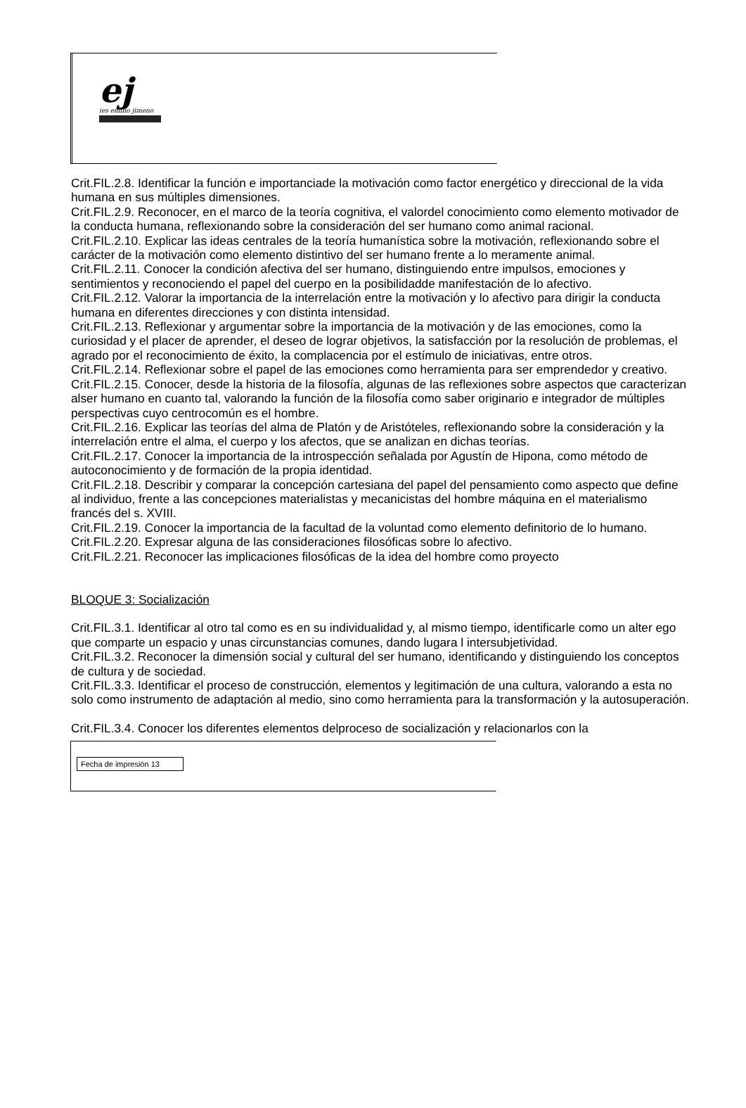ej
ies emilio jimeno
Crit.FIL.2.8. Identificar la función e importanciade la motivación como factor energético y direccional de la vida humana en sus múltiples dimensiones.
Crit.FIL.2.9. Reconocer, en el marco de la teoría cognitiva, el valordel conocimiento como elemento motivador de la conducta humana, reflexionando sobre la consideración del ser humano como animal racional.
Crit.FIL.2.10. Explicar las ideas centrales de la teoría humanística sobre la motivación, reflexionando sobre el carácter de la motivación como elemento distintivo del ser humano frente a lo meramente animal.
Crit.FIL.2.11. Conocer la condición afectiva del ser humano, distinguiendo entre impulsos, emociones y sentimientos y reconociendo el papel del cuerpo en la posibilidadde manifestación de lo afectivo.
Crit.FIL.2.12. Valorar la importancia de la interrelación entre la motivación y lo afectivo para dirigir la conducta humana en diferentes direcciones y con distinta intensidad.
Crit.FIL.2.13. Reflexionar y argumentar sobre la importancia de la motivación y de las emociones, como la curiosidad y el placer de aprender, el deseo de lograr objetivos, la satisfacción por la resolución de problemas, el agrado por el reconocimiento de éxito, la complacencia por el estímulo de iniciativas, entre otros.
Crit.FIL.2.14. Reflexionar sobre el papel de las emociones como herramienta para ser emprendedor y creativo.
Crit.FIL.2.15. Conocer, desde la historia de la filosofía, algunas de las reflexiones sobre aspectos que caracterizan alser humano en cuanto tal, valorando la función de la filosofía como saber originario e integrador de múltiples perspectivas cuyo centrocomún es el hombre.
Crit.FIL.2.16. Explicar las teorías del alma de Platón y de Aristóteles, reflexionando sobre la consideración y la interrelación entre el alma, el cuerpo y los afectos, que se analizan en dichas teorías.
Crit.FIL.2.17. Conocer la importancia de la introspección señalada por Agustín de Hipona, como método de autoconocimiento y de formación de la propia identidad.
Crit.FIL.2.18. Describir y comparar la concepción cartesiana del papel del pensamiento como aspecto que define al individuo, frente a las concepciones materialistas y mecanicistas del hombre máquina en el materialismo francés del s. XVIII.
Crit.FIL.2.19. Conocer la importancia de la facultad de la voluntad como elemento definitorio de lo humano.
Crit.FIL.2.20. Expresar alguna de las consideraciones filosóficas sobre lo afectivo.
Crit.FIL.2.21. Reconocer las implicaciones filosóficas de la idea del hombre como proyecto
BLOQUE 3: Socialización
Crit.FIL.3.1. Identificar al otro tal como es en su individualidad y, al mismo tiempo, identificarle como un alter ego que comparte un espacio y unas circunstancias comunes, dando lugara l intersubjetividad.
Crit.FIL.3.2. Reconocer la dimensión social y cultural del ser humano, identificando y distinguiendo los conceptos de cultura y de sociedad.
Crit.FIL.3.3. Identificar el proceso de construcción, elementos y legitimación de una cultura, valorando a esta no solo como instrumento de adaptación al medio, sino como herramienta para la transformación y la autosuperación.
Crit.FIL.3.4. Conocer los diferentes elementos delproceso de socialización y relacionarlos con la
Fecha de impresión 13